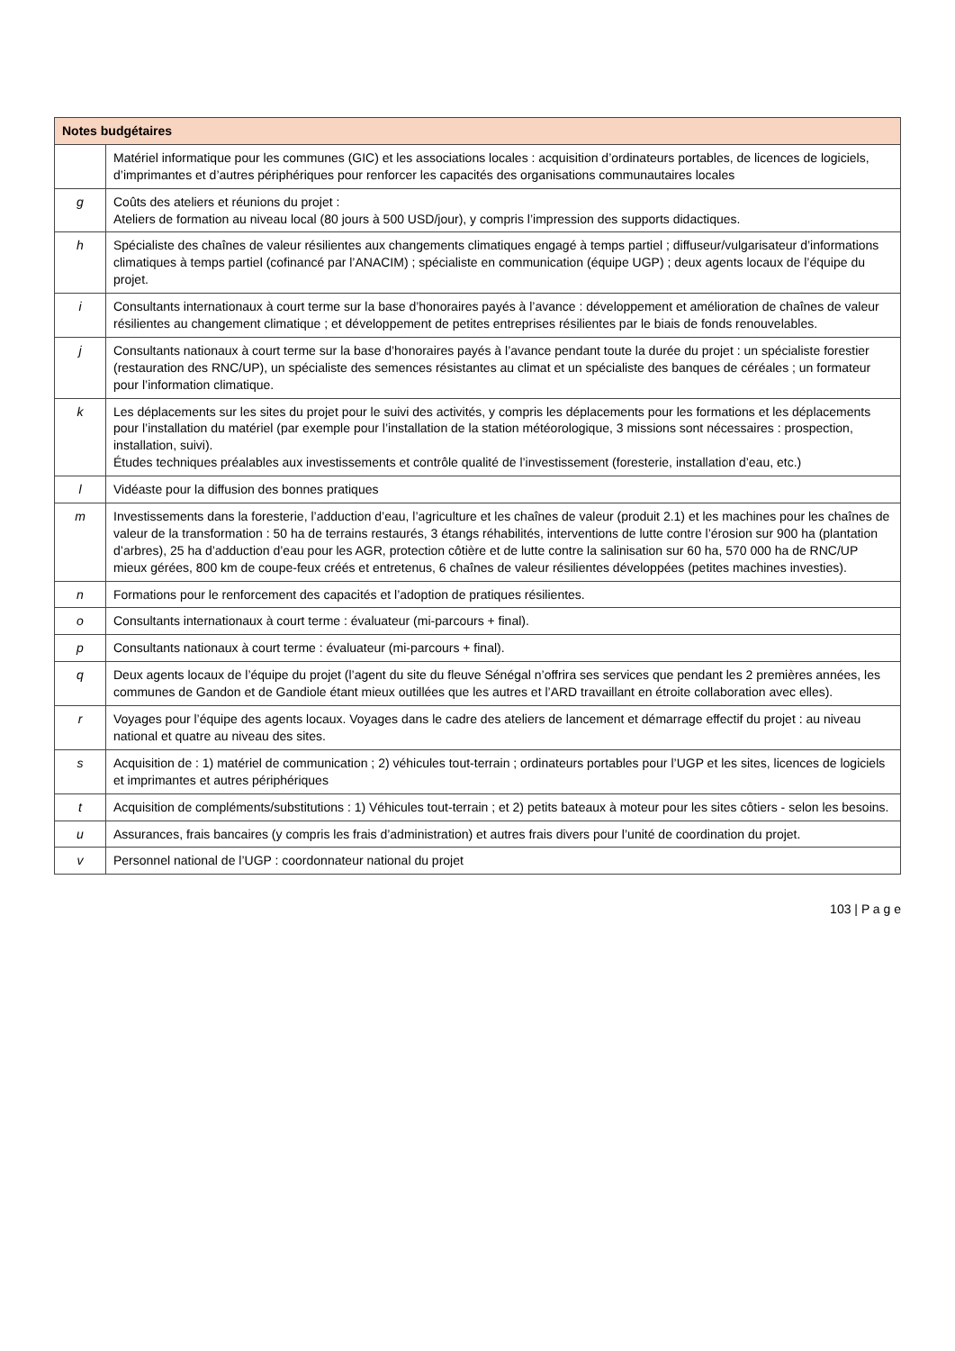| Notes budgétaires | |
| --- | --- |
| | Matériel informatique pour les communes (GIC) et les associations locales : acquisition d’ordinateurs portables, de licences de logiciels, d’imprimantes et d’autres périphériques pour renforcer les capacités des organisations communautaires locales |
| g | Coûts des ateliers et réunions du projet : Ateliers de formation au niveau local (80 jours à 500 USD/jour), y compris l’impression des supports didactiques. |
| h | Spécialiste des chaînes de valeur résilientes aux changements climatiques engagé à temps partiel ; diffuseur/vulgarisateur d’informations climatiques à temps partiel (cofinancé par l’ANACIM) ; spécialiste en communication (équipe UGP) ; deux agents locaux de l’équipe du projet. |
| i | Consultants internationaux à court terme sur la base d’honoraires payés à l’avance : développement et amélioration de chaînes de valeur résilientes au changement climatique ; et développement de petites entreprises résilientes par le biais de fonds renouvelables. |
| j | Consultants nationaux à court terme sur la base d’honoraires payés à l’avance pendant toute la durée du projet : un spécialiste forestier (restauration des RNC/UP), un spécialiste des semences résistantes au climat et un spécialiste des banques de céréales ; un formateur pour l’information climatique. |
| k | Les déplacements sur les sites du projet pour le suivi des activités, y compris les déplacements pour les formations et les déplacements pour l’installation du matériel (par exemple pour l’installation de la station météorologique, 3 missions sont nécessaires : prospection, installation, suivi). Études techniques préalables aux investissements et contrôle qualité de l’investissement (foresterie, installation d’eau, etc.) |
| l | Vidéaste pour la diffusion des bonnes pratiques |
| m | Investissements dans la foresterie, l’adduction d’eau, l’agriculture et les chaînes de valeur (produit 2.1) et les machines pour les chaînes de valeur de la transformation : 50 ha de terrains restaurés, 3 étangs réhabilités, interventions de lutte contre l’érosion sur 900 ha (plantation d’arbres), 25 ha d’adduction d’eau pour les AGR, protection côtière et de lutte contre la salinisation sur 60 ha, 570 000 ha de RNC/UP mieux gérées, 800 km de coupe-feux créés et entretenus, 6 chaînes de valeur résilientes développées (petites machines investies). |
| n | Formations pour le renforcement des capacités et l’adoption de pratiques résilientes. |
| o | Consultants internationaux à court terme : évaluateur (mi-parcours + final). |
| p | Consultants nationaux à court terme : évaluateur (mi-parcours + final). |
| q | Deux agents locaux de l’équipe du projet (l’agent du site du fleuve Sénégal n’offrira ses services que pendant les 2 premières années, les communes de Gandon et de Gandiole étant mieux outillées que les autres et l’ARD travaillant en étroite collaboration avec elles). |
| r | Voyages pour l’équipe des agents locaux. Voyages dans le cadre des ateliers de lancement et démarrage effectif du projet : au niveau national et quatre au niveau des sites. |
| s | Acquisition de : 1) matériel de communication ; 2) véhicules tout-terrain ; ordinateurs portables pour l’UGP et les sites, licences de logiciels et imprimantes et autres périphériques |
| t | Acquisition de compléments/substitutions : 1) Véhicules tout-terrain ; et 2) petits bateaux à moteur pour les sites côtiers - selon les besoins. |
| u | Assurances, frais bancaires (y compris les frais d’administration) et autres frais divers pour l’unité de coordination du projet. |
| v | Personnel national de l’UGP : coordonnateur national du projet |
103 | P a g e